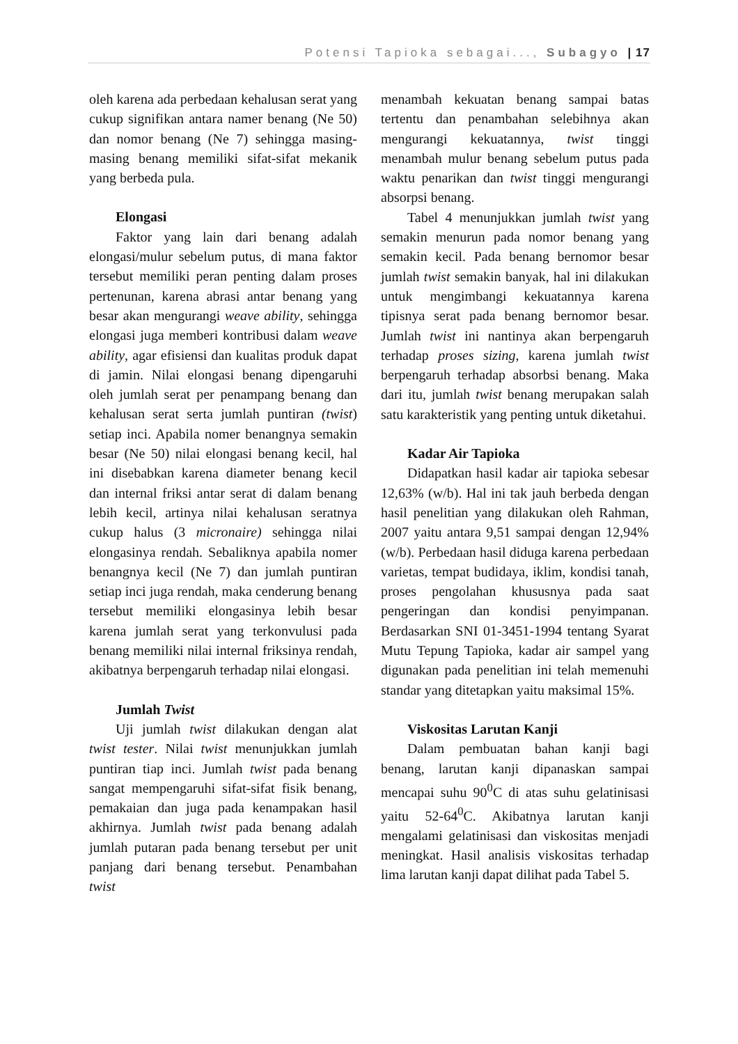Potensi Tapioka sebagai..., Subagyo | 17
oleh karena ada perbedaan kehalusan serat yang cukup signifikan antara namer benang (Ne 50) dan nomor benang (Ne 7) sehingga masing-masing benang memiliki sifat-sifat mekanik yang berbeda pula.
Elongasi
Faktor yang lain dari benang adalah elongasi/mulur sebelum putus, di mana faktor tersebut memiliki peran penting dalam proses pertenunan, karena abrasi antar benang yang besar akan mengurangi weave ability, sehingga elongasi juga memberi kontribusi dalam weave ability, agar efisiensi dan kualitas produk dapat di jamin. Nilai elongasi benang dipengaruhi oleh jumlah serat per penampang benang dan kehalusan serat serta jumlah puntiran (twist) setiap inci. Apabila nomer benangnya semakin besar (Ne 50) nilai elongasi benang kecil, hal ini disebabkan karena diameter benang kecil dan internal friksi antar serat di dalam benang lebih kecil, artinya nilai kehalusan seratnya cukup halus (3 micronaire) sehingga nilai elongasinya rendah. Sebaliknya apabila nomer benangnya kecil (Ne 7) dan jumlah puntiran setiap inci juga rendah, maka cenderung benang tersebut memiliki elongasinya lebih besar karena jumlah serat yang terkonvulusi pada benang memiliki nilai internal friksinya rendah, akibatnya berpengaruh terhadap nilai elongasi.
Jumlah Twist
Uji jumlah twist dilakukan dengan alat twist tester. Nilai twist menunjukkan jumlah puntiran tiap inci. Jumlah twist pada benang sangat mempengaruhi sifat-sifat fisik benang, pemakaian dan juga pada kenampakan hasil akhirnya. Jumlah twist pada benang adalah jumlah putaran pada benang tersebut per unit panjang dari benang tersebut. Penambahan twist
menambah kekuatan benang sampai batas tertentu dan penambahan selebihnya akan mengurangi kekuatannya, twist tinggi menambah mulur benang sebelum putus pada waktu penarikan dan twist tinggi mengurangi absorpsi benang.
Tabel 4 menunjukkan jumlah twist yang semakin menurun pada nomor benang yang semakin kecil. Pada benang bernomor besar jumlah twist semakin banyak, hal ini dilakukan untuk mengimbangi kekuatannya karena tipisnya serat pada benang bernomor besar. Jumlah twist ini nantinya akan berpengaruh terhadap proses sizing, karena jumlah twist berpengaruh terhadap absorbsi benang. Maka dari itu, jumlah twist benang merupakan salah satu karakteristik yang penting untuk diketahui.
Kadar Air Tapioka
Didapatkan hasil kadar air tapioka sebesar 12,63% (w/b). Hal ini tak jauh berbeda dengan hasil penelitian yang dilakukan oleh Rahman, 2007 yaitu antara 9,51 sampai dengan 12,94% (w/b). Perbedaan hasil diduga karena perbedaan varietas, tempat budidaya, iklim, kondisi tanah, proses pengolahan khususnya pada saat pengeringan dan kondisi penyimpanan. Berdasarkan SNI 01-3451-1994 tentang Syarat Mutu Tepung Tapioka, kadar air sampel yang digunakan pada penelitian ini telah memenuhi standar yang ditetapkan yaitu maksimal 15%.
Viskositas Larutan Kanji
Dalam pembuatan bahan kanji bagi benang, larutan kanji dipanaskan sampai mencapai suhu 90<sup>0</sup>C di atas suhu gelatinisasi yaitu 52-64<sup>0</sup>C. Akibatnya larutan kanji mengalami gelatinisasi dan viskositas menjadi meningkat. Hasil analisis viskositas terhadap lima larutan kanji dapat dilihat pada Tabel 5.